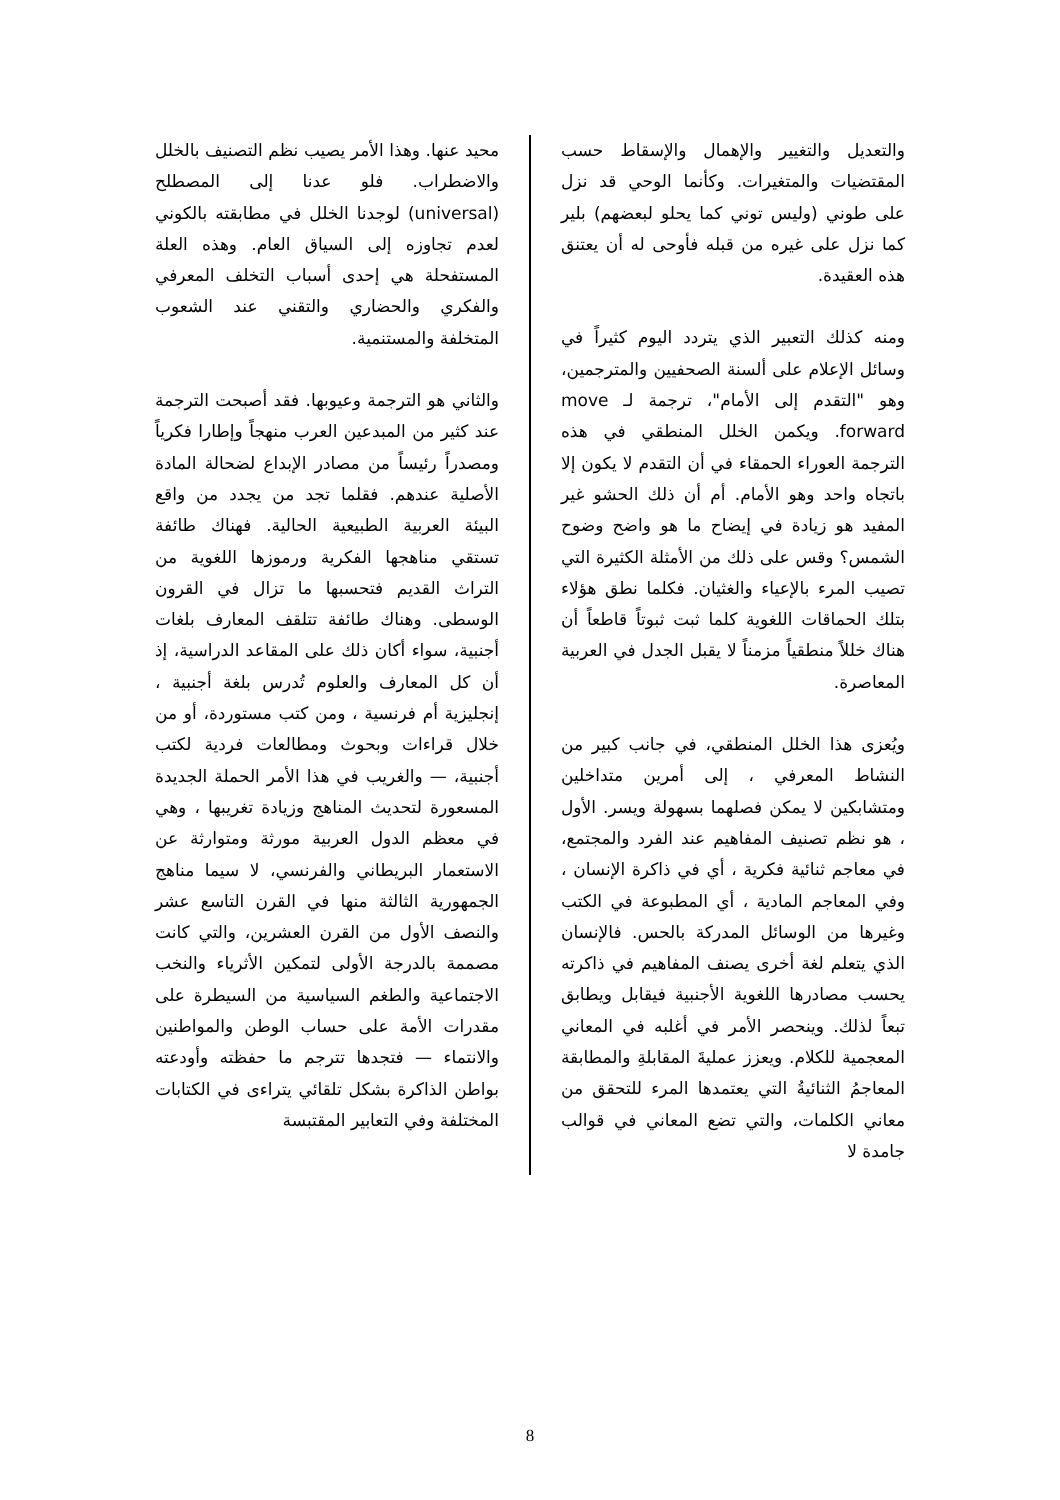والتعديل والتغيير والإهمال والإسقاط حسب المقتضيات والمتغيرات. وكأنما الوحي قد نزل على طوني (وليس توني كما يحلو لبعضهم) بلير كما نزل على غيره من قبله فأوحى له أن يعتنق هذه العقيدة.
ومنه كذلك التعبير الذي يتردد اليوم كثيراً في وسائل الإعلام على ألسنة الصحفيين والمترجمين، وهو "التقدم إلى الأمام"، ترجمة لـ move forward. ويكمن الخلل المنطقي في هذه الترجمة العوراء الحمقاء في أن التقدم لا يكون إلا باتجاه واحد وهو الأمام. أم أن ذلك الحشو غير المفيد هو زيادة في إيضاح ما هو واضح وضوح الشمس؟ وقس على ذلك من الأمثلة الكثيرة التي تصيب المرء بالإعياء والغثيان. فكلما نطق هؤلاء بتلك الحماقات اللغوية كلما ثبت ثبوتاً قاطعاً أن هناك خللاً منطقياً مزمناً لا يقبل الجدل في العربية المعاصرة.
ويُعزى هذا الخلل المنطقي، في جانب كبير من النشاط المعرفي ، إلى أمرين متداخلين ومتشابكين لا يمكن فصلهما بسهولة ويسر. الأول ، هو نظم تصنيف المفاهيم عند الفرد والمجتمع، في معاجم ثنائية فكرية ، أي في ذاكرة الإنسان ، وفي المعاجم المادية ، أي المطبوعة في الكتب وغيرها من الوسائل المدركة بالحس. فالإنسان الذي يتعلم لغة أخرى يصنف المفاهيم في ذاكرته يحسب مصادرها اللغوية الأجنبية فيقابل ويطابق تبعاً لذلك. وينحصر الأمر في أغلبه في المعاني المعجمية للكلام. ويعزز عمليةَ المقابلةِ والمطابقة المعاجمُ الثنائيةُ التي يعتمدها المرء للتحقق من معاني الكلمات، والتي تضع المعاني في قوالب جامدة لا
محيد عنها. وهذا الأمر يصيب نظم التصنيف بالخلل والاضطراب. فلو عدنا إلى المصطلح (universal) لوجدنا الخلل في مطابقته بالكوني لعدم تجاوزه إلى السياق العام. وهذه العلة المستفحلة هي إحدى أسباب التخلف المعرفي والفكري والحضاري والتقني عند الشعوب المتخلفة والمستنمية.
والثاني هو الترجمة وعيوبها. فقد أصبحت الترجمة عند كثير من المبدعين العرب منهجاً وإطارا فكرياً ومصدراً رئيساً من مصادر الإبداع لضحالة المادة الأصلية عندهم. فقلما تجد من يجدد من واقع البيئة العربية الطبيعية الحالية. فهناك طائفة تستقي مناهجها الفكرية ورموزها اللغوية من التراث القديم فتحسبها ما تزال في القرون الوسطى. وهناك طائفة تتلقف المعارف بلغات أجنبية، سواء أكان ذلك على المقاعد الدراسية، إذ أن كل المعارف والعلوم تُدرس بلغة أجنبية ، إنجليزية أم فرنسية ، ومن كتب مستوردة، أو من خلال قراءات وبحوث ومطالعات فردية لكتب أجنبية، — والغريب في هذا الأمر الحملة الجديدة المسعورة لتحديث المناهج وزيادة تغريبها ، وهي في معظم الدول العربية مورثة ومتوارثة عن الاستعمار البريطاني والفرنسي، لا سيما مناهج الجمهورية الثالثة منها في القرن التاسع عشر والنصف الأول من القرن العشرين، والتي كانت مصممة بالدرجة الأولى لتمكين الأثرياء والنخب الاجتماعية والطغم السياسية من السيطرة على مقدرات الأمة على حساب الوطن والمواطنين والانتماء — فتجدها تترجم ما حفظته وأودعته بواطن الذاكرة بشكل تلقائي يتراءى في الكتابات المختلفة وفي التعابير المقتبسة
8